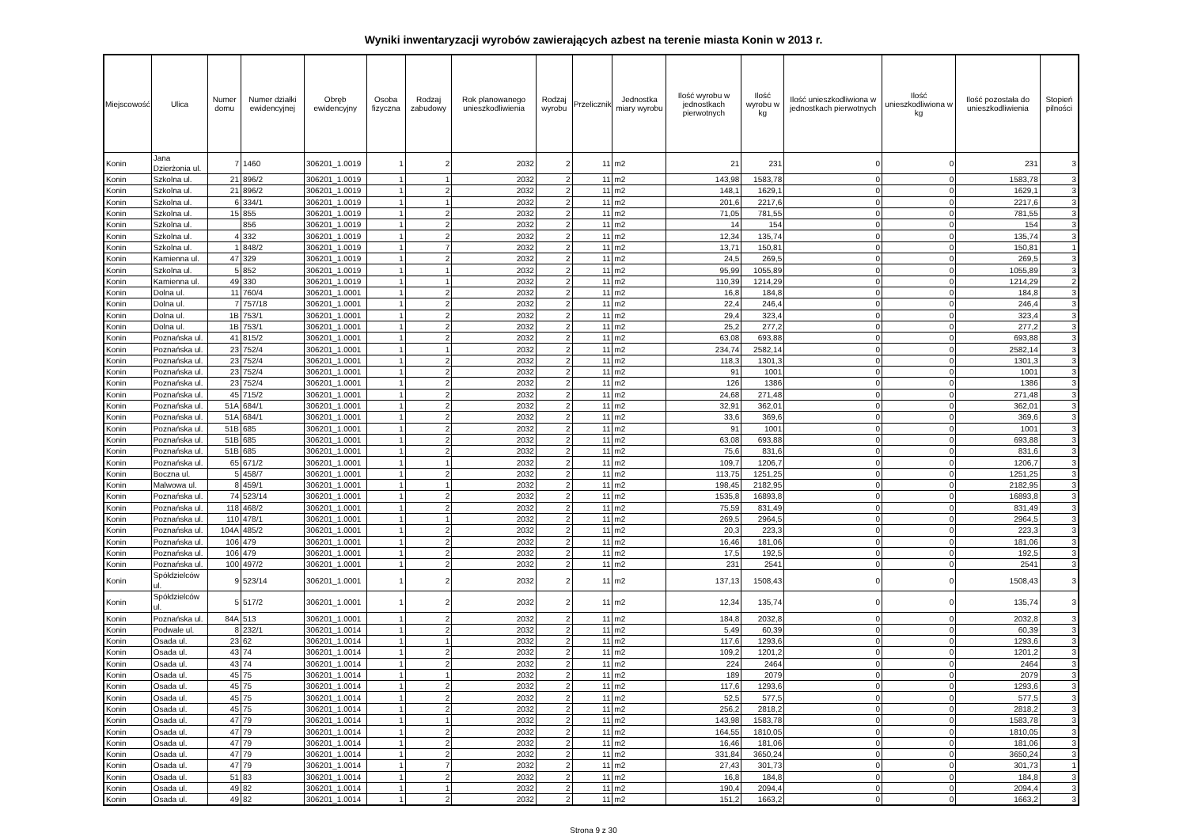Wyniki inwentaryzacji wyrobów zawierających azbest na terenie miasta Konin w 2013 r.
| Miejscowość | Ulica | Numer domu | Numer działki ewidencyjnej | Obręb ewidencyjny | Osoba fizyczna | Rodzaj zabudowy | Rok planowanego unieszkodliwienia | Rodzaj wyrobu | Przelicznik | Jednostka miary wyrobu | Ilość wyrobu w jednostkach pierwotnych | Ilość wyrobu w kg | Ilość unieszkodliwiona w jednostkach pierwotnych | Ilość unieszkodliwiona w kg | Ilość pozostała do unieszkodliwienia | Stopień pilności |
| --- | --- | --- | --- | --- | --- | --- | --- | --- | --- | --- | --- | --- | --- | --- | --- | --- |
| Konin | Jana Dzierżonia ul. | 7 | 1460 | 306201_1.0019 | 1 | 2 | 2032 | 2 | 11 | m2 | 21 | 231 | 0 | 0 | 231 | 3 |
| Konin | Szkolna ul. | 21 | 896/2 | 306201_1.0019 | 1 | 1 | 2032 | 2 | 11 | m2 | 143,98 | 1583,78 | 0 | 0 | 1583,78 | 3 |
| Konin | Szkolna ul. | 21 | 896/2 | 306201_1.0019 | 1 | 2 | 2032 | 2 | 11 | m2 | 148,1 | 1629,1 | 0 | 0 | 1629,1 | 3 |
| Konin | Szkolna ul. | 6 | 334/1 | 306201_1.0019 | 1 | 1 | 2032 | 2 | 11 | m2 | 201,6 | 2217,6 | 0 | 0 | 2217,6 | 3 |
| Konin | Szkolna ul. | 15 | 855 | 306201_1.0019 | 1 | 2 | 2032 | 2 | 11 | m2 | 71,05 | 781,55 | 0 | 0 | 781,55 | 3 |
| Konin | Szkolna ul. | | 856 | 306201_1.0019 | 1 | 2 | 2032 | 2 | 11 | m2 | 14 | 154 | 0 | 0 | 154 | 3 |
| Konin | Szkolna ul. | 4 | 332 | 306201_1.0019 | 1 | 2 | 2032 | 2 | 11 | m2 | 12,34 | 135,74 | 0 | 0 | 135,74 | 3 |
| Konin | Szkolna ul. | 1 | 848/2 | 306201_1.0019 | 1 | 7 | 2032 | 2 | 11 | m2 | 13,71 | 150,81 | 0 | 0 | 150,81 | 1 |
| Konin | Kamienna ul. | 47 | 329 | 306201_1.0019 | 1 | 2 | 2032 | 2 | 11 | m2 | 24,5 | 269,5 | 0 | 0 | 269,5 | 3 |
| Konin | Szkolna ul. | 5 | 852 | 306201_1.0019 | 1 | 1 | 2032 | 2 | 11 | m2 | 95,99 | 1055,89 | 0 | 0 | 1055,89 | 3 |
| Konin | Kamienna ul. | 49 | 330 | 306201_1.0019 | 1 | 1 | 2032 | 2 | 11 | m2 | 110,39 | 1214,29 | 0 | 0 | 1214,29 | 2 |
| Konin | Dolna ul. | 11 | 760/4 | 306201_1.0001 | 1 | 2 | 2032 | 2 | 11 | m2 | 16,8 | 184,8 | 0 | 0 | 184,8 | 3 |
| Konin | Dolna ul. | 7 | 757/18 | 306201_1.0001 | 1 | 2 | 2032 | 2 | 11 | m2 | 22,4 | 246,4 | 0 | 0 | 246,4 | 3 |
| Konin | Dolna ul. | 1B | 753/1 | 306201_1.0001 | 1 | 2 | 2032 | 2 | 11 | m2 | 29,4 | 323,4 | 0 | 0 | 323,4 | 3 |
| Konin | Dolna ul. | 1B | 753/1 | 306201_1.0001 | 1 | 2 | 2032 | 2 | 11 | m2 | 25,2 | 277,2 | 0 | 0 | 277,2 | 3 |
| Konin | Poznańska ul. | 41 | 815/2 | 306201_1.0001 | 1 | 2 | 2032 | 2 | 11 | m2 | 63,08 | 693,88 | 0 | 0 | 693,88 | 3 |
| Konin | Poznańska ul. | 23 | 752/4 | 306201_1.0001 | 1 | 1 | 2032 | 2 | 11 | m2 | 234,74 | 2582,14 | 0 | 0 | 2582,14 | 3 |
| Konin | Poznańska ul. | 23 | 752/4 | 306201_1.0001 | 1 | 2 | 2032 | 2 | 11 | m2 | 118,3 | 1301,3 | 0 | 0 | 1301,3 | 3 |
| Konin | Poznańska ul. | 23 | 752/4 | 306201_1.0001 | 1 | 2 | 2032 | 2 | 11 | m2 | 91 | 1001 | 0 | 0 | 1001 | 3 |
| Konin | Poznańska ul. | 23 | 752/4 | 306201_1.0001 | 1 | 2 | 2032 | 2 | 11 | m2 | 126 | 1386 | 0 | 0 | 1386 | 3 |
| Konin | Poznańska ul. | 45 | 715/2 | 306201_1.0001 | 1 | 2 | 2032 | 2 | 11 | m2 | 24,68 | 271,48 | 0 | 0 | 271,48 | 3 |
| Konin | Poznańska ul. | 51A | 684/1 | 306201_1.0001 | 1 | 2 | 2032 | 2 | 11 | m2 | 32,91 | 362,01 | 0 | 0 | 362,01 | 3 |
| Konin | Poznańska ul. | 51A | 684/1 | 306201_1.0001 | 1 | 2 | 2032 | 2 | 11 | m2 | 33,6 | 369,6 | 0 | 0 | 369,6 | 3 |
| Konin | Poznańska ul. | 51B | 685 | 306201_1.0001 | 1 | 2 | 2032 | 2 | 11 | m2 | 91 | 1001 | 0 | 0 | 1001 | 3 |
| Konin | Poznańska ul. | 51B | 685 | 306201_1.0001 | 1 | 2 | 2032 | 2 | 11 | m2 | 63,08 | 693,88 | 0 | 0 | 693,88 | 3 |
| Konin | Poznańska ul. | 51B | 685 | 306201_1.0001 | 1 | 2 | 2032 | 2 | 11 | m2 | 75,6 | 831,6 | 0 | 0 | 831,6 | 3 |
| Konin | Poznańska ul. | 65 | 671/2 | 306201_1.0001 | 1 | 1 | 2032 | 2 | 11 | m2 | 109,7 | 1206,7 | 0 | 0 | 1206,7 | 3 |
| Konin | Boczna ul. | 5 | 458/7 | 306201_1.0001 | 1 | 2 | 2032 | 2 | 11 | m2 | 113,75 | 1251,25 | 0 | 0 | 1251,25 | 3 |
| Konin | Malwowa ul. | 8 | 459/1 | 306201_1.0001 | 1 | 1 | 2032 | 2 | 11 | m2 | 198,45 | 2182,95 | 0 | 0 | 2182,95 | 3 |
| Konin | Poznańska ul. | 74 | 523/14 | 306201_1.0001 | 1 | 2 | 2032 | 2 | 11 | m2 | 1535,8 | 16893,8 | 0 | 0 | 16893,8 | 3 |
| Konin | Poznańska ul. | 118 | 468/2 | 306201_1.0001 | 1 | 2 | 2032 | 2 | 11 | m2 | 75,59 | 831,49 | 0 | 0 | 831,49 | 3 |
| Konin | Poznańska ul. | 110 | 478/1 | 306201_1.0001 | 1 | 1 | 2032 | 2 | 11 | m2 | 269,5 | 2964,5 | 0 | 0 | 2964,5 | 3 |
| Konin | Poznańska ul. | 104A | 485/2 | 306201_1.0001 | 1 | 2 | 2032 | 2 | 11 | m2 | 20,3 | 223,3 | 0 | 0 | 223,3 | 3 |
| Konin | Poznańska ul. | 106 | 479 | 306201_1.0001 | 1 | 2 | 2032 | 2 | 11 | m2 | 16,46 | 181,06 | 0 | 0 | 181,06 | 3 |
| Konin | Poznańska ul. | 106 | 479 | 306201_1.0001 | 1 | 2 | 2032 | 2 | 11 | m2 | 17,5 | 192,5 | 0 | 0 | 192,5 | 3 |
| Konin | Poznańska ul. | 100 | 497/2 | 306201_1.0001 | 1 | 2 | 2032 | 2 | 11 | m2 | 231 | 2541 | 0 | 0 | 2541 | 3 |
| Konin | Spółdzielców ul. | 9 | 523/14 | 306201_1.0001 | 1 | 2 | 2032 | 2 | 11 | m2 | 137,13 | 1508,43 | 0 | 0 | 1508,43 | 3 |
| Konin | Spółdzielców ul. | 5 | 517/2 | 306201_1.0001 | 1 | 2 | 2032 | 2 | 11 | m2 | 12,34 | 135,74 | 0 | 0 | 135,74 | 3 |
| Konin | Poznańska ul. | 84A | 513 | 306201_1.0001 | 1 | 2 | 2032 | 2 | 11 | m2 | 184,8 | 2032,8 | 0 | 0 | 2032,8 | 3 |
| Konin | Podwale ul. | 8 | 232/1 | 306201_1.0014 | 1 | 2 | 2032 | 2 | 11 | m2 | 5,49 | 60,39 | 0 | 0 | 60,39 | 3 |
| Konin | Osada ul. | 23 | 62 | 306201_1.0014 | 1 | 1 | 2032 | 2 | 11 | m2 | 117,6 | 1293,6 | 0 | 0 | 1293,6 | 3 |
| Konin | Osada ul. | 43 | 74 | 306201_1.0014 | 1 | 2 | 2032 | 2 | 11 | m2 | 109,2 | 1201,2 | 0 | 0 | 1201,2 | 3 |
| Konin | Osada ul. | 43 | 74 | 306201_1.0014 | 1 | 2 | 2032 | 2 | 11 | m2 | 224 | 2464 | 0 | 0 | 2464 | 3 |
| Konin | Osada ul. | 45 | 75 | 306201_1.0014 | 1 | 1 | 2032 | 2 | 11 | m2 | 189 | 2079 | 0 | 0 | 2079 | 3 |
| Konin | Osada ul. | 45 | 75 | 306201_1.0014 | 1 | 2 | 2032 | 2 | 11 | m2 | 117,6 | 1293,6 | 0 | 0 | 1293,6 | 3 |
| Konin | Osada ul. | 45 | 75 | 306201_1.0014 | 1 | 2 | 2032 | 2 | 11 | m2 | 52,5 | 577,5 | 0 | 0 | 577,5 | 3 |
| Konin | Osada ul. | 45 | 75 | 306201_1.0014 | 1 | 2 | 2032 | 2 | 11 | m2 | 256,2 | 2818,2 | 0 | 0 | 2818,2 | 3 |
| Konin | Osada ul. | 47 | 79 | 306201_1.0014 | 1 | 1 | 2032 | 2 | 11 | m2 | 143,98 | 1583,78 | 0 | 0 | 1583,78 | 3 |
| Konin | Osada ul. | 47 | 79 | 306201_1.0014 | 1 | 2 | 2032 | 2 | 11 | m2 | 164,55 | 1810,05 | 0 | 0 | 1810,05 | 3 |
| Konin | Osada ul. | 47 | 79 | 306201_1.0014 | 1 | 2 | 2032 | 2 | 11 | m2 | 16,46 | 181,06 | 0 | 0 | 181,06 | 3 |
| Konin | Osada ul. | 47 | 79 | 306201_1.0014 | 1 | 2 | 2032 | 2 | 11 | m2 | 331,84 | 3650,24 | 0 | 0 | 3650,24 | 3 |
| Konin | Osada ul. | 47 | 79 | 306201_1.0014 | 1 | 7 | 2032 | 2 | 11 | m2 | 27,43 | 301,73 | 0 | 0 | 301,73 | 1 |
| Konin | Osada ul. | 51 | 83 | 306201_1.0014 | 1 | 2 | 2032 | 2 | 11 | m2 | 16,8 | 184,8 | 0 | 0 | 184,8 | 3 |
| Konin | Osada ul. | 49 | 82 | 306201_1.0014 | 1 | 1 | 2032 | 2 | 11 | m2 | 190,4 | 2094,4 | 0 | 0 | 2094,4 | 3 |
| Konin | Osada ul. | 49 | 82 | 306201_1.0014 | 1 | 2 | 2032 | 2 | 11 | m2 | 151,2 | 1663,2 | 0 | 0 | 1663,2 | 3 |
Strona 9 z 30